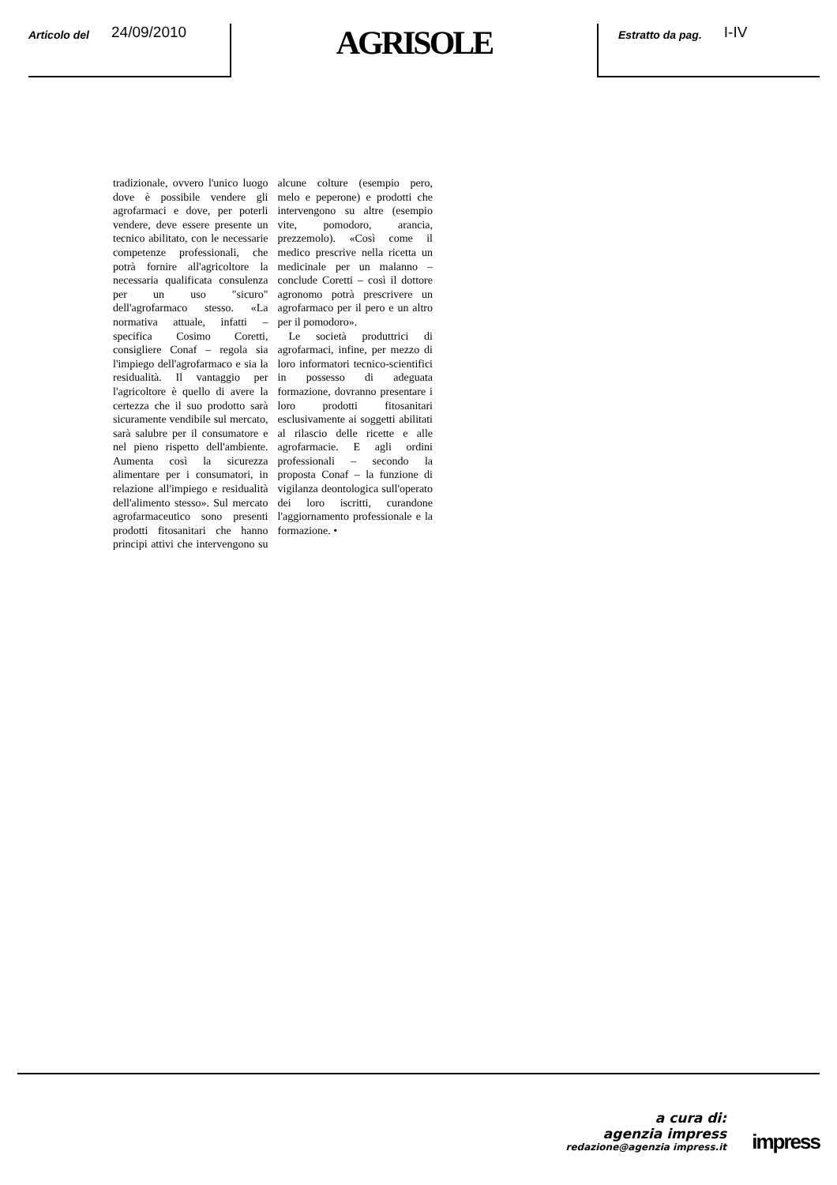Articolo del 24/09/2010
AGRISOLE
Estratto da pag. I-IV
tradizionale, ovvero l'unico luogo dove è possibile vendere gli agrofarmaci e dove, per poterli vendere, deve essere presente un tecnico abilitato, con le necessarie competenze professionali, che potrà fornire all'agricoltore la necessaria qualificata consulenza per un uso "sicuro" dell'agrofarmaco stesso. «La normativa attuale, infatti – specifica Cosimo Coretti, consigliere Conaf – regola sia l'impiego dell'agrofarmaco e sia la residualità. Il vantaggio per l'agricoltore è quello di avere la certezza che il suo prodotto sarà sicuramente vendibile sul mercato, sarà salubre per il consumatore e nel pieno rispetto dell'ambiente. Aumenta così la sicurezza alimentare per i consumatori, in relazione all'impiego e residualità dell'alimento stesso». Sul mercato agrofarmaceutico sono presenti prodotti fitosanitari che hanno principi attivi che intervengono su alcune colture (esempio pero, melo e peperone) e prodotti che intervengono su altre (esempio vite, pomodoro, arancia, prezzemolo). «Così come il medico prescrive nella ricetta un medicinale per un malanno – conclude Coretti – così il dottore agronomo potrà prescrivere un agrofarmaco per il pero e un altro per il pomodoro».
Le società produttrici di agrofarmaci, infine, per mezzo di loro informatori tecnico-scientifici in possesso di adeguata formazione, dovranno presentare i loro prodotti fitosanitari esclusivamente ai soggetti abilitati al rilascio delle ricette e alle agrofarmacie. E agli ordini professionali – secondo la proposta Conaf – la funzione di vigilanza deontologica sull'operato dei loro iscritti, curandone l'aggiornamento professionale e la formazione. •
a cura di:
agenzia impress
redazione@agenzia impress.it
impress